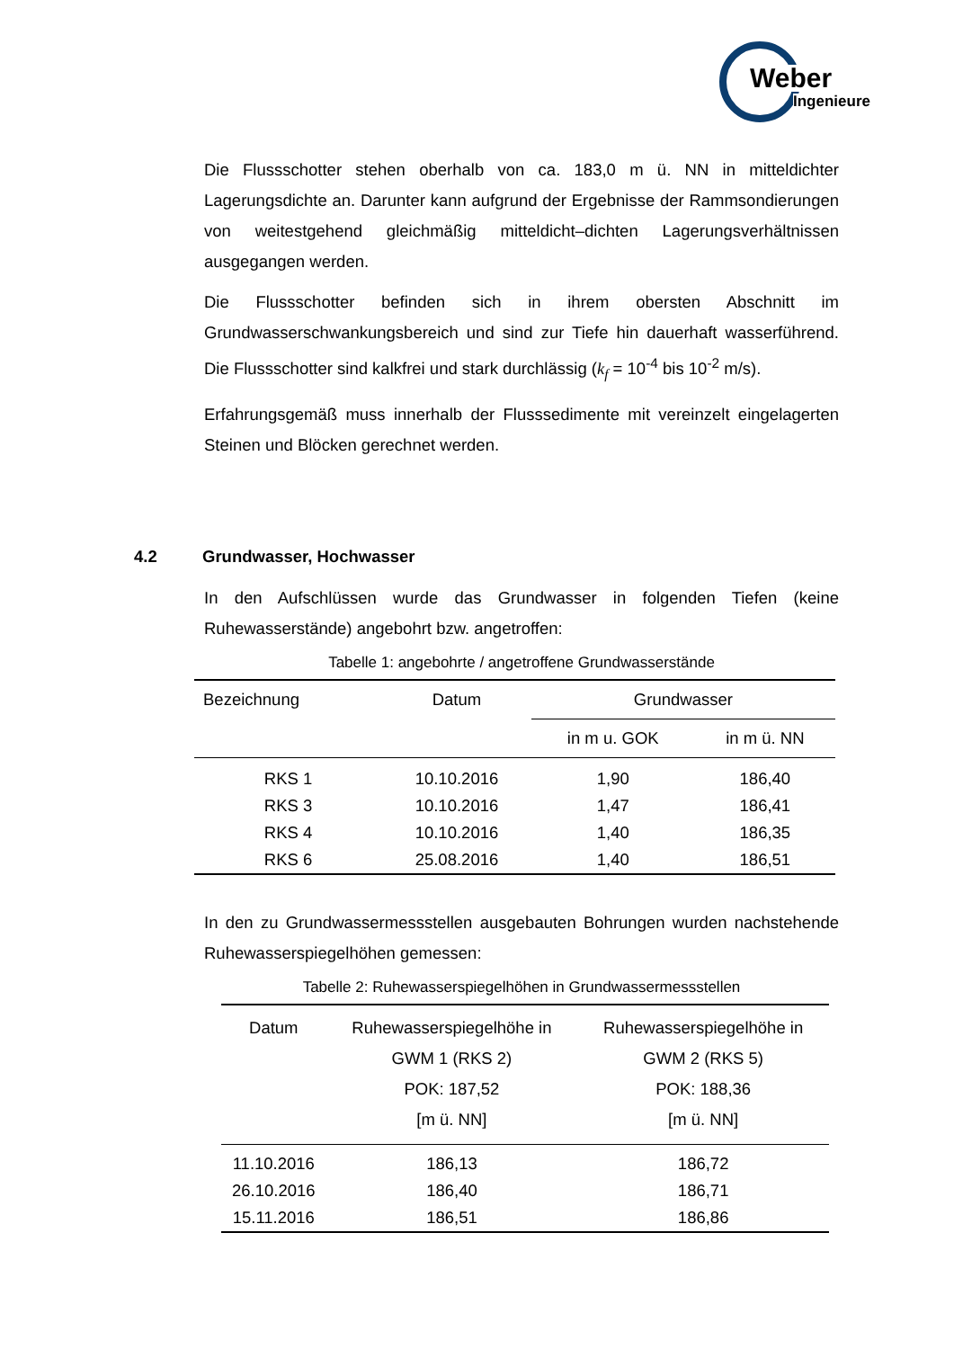Weber
Ingenieure
Die Flussschotter stehen oberhalb von ca. 183,0 m ü. NN in mitteldichter Lagerungsdichte an. Darunter kann aufgrund der Ergebnisse der Rammsondierungen von weitestgehend gleichmäßig mitteldicht–dichten Lagerungsverhältnissen ausgegangen werden.
Die Flussschotter befinden sich in ihrem obersten Abschnitt im Grundwasserschwankungsbereich und sind zur Tiefe hin dauerhaft wasserführend. Die Flussschotter sind kalkfrei und stark durchlässig (k<sub>f</sub> = 10<sup>-4</sup> bis 10<sup>-2</sup> m/s).
Erfahrungsgemäß muss innerhalb der Flusssedimente mit vereinzelt eingelagerten Steinen und Blöcken gerechnet werden.
4.2 Grundwasser, Hochwasser
In den Aufschlüssen wurde das Grundwasser in folgenden Tiefen (keine Ruhewasserstände) angebohrt bzw. angetroffen:
Tabelle 1: angebohrte / angetroffene Grundwasserstände
| Bezeichnung | Datum | Grundwasser | |
| | | in m u. GOK | in m ü. NN |
| RKS 1 | 10.10.2016 | 1,90 | 186,40 |
| RKS 3 | 10.10.2016 | 1,47 | 186,41 |
| RKS 4 | 10.10.2016 | 1,40 | 186,35 |
| RKS 6 | 25.08.2016 | 1,40 | 186,51 |
In den zu Grundwassermessstellen ausgebauten Bohrungen wurden nachstehende Ruhewasserspiegelhöhen gemessen:
Tabelle 2: Ruhewasserspiegelhöhen in Grundwassermessstellen
| Datum | Ruhewasserspiegelhöhe in GWM 1 (RKS 2) POK: 187,52 [m ü. NN] | Ruhewasserspiegelhöhe in GWM 2 (RKS 5) POK: 188,36 [m ü. NN] |
| 11.10.2016 | 186,13 | 186,72 |
| 26.10.2016 | 186,40 | 186,71 |
| 15.11.2016 | 186,51 | 186,86 |